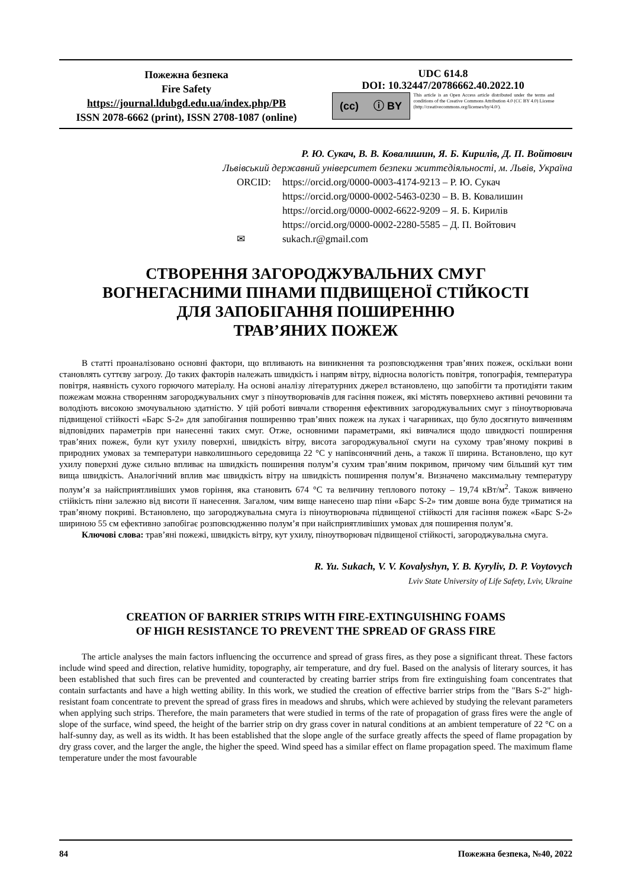Пожежна безпека
Fire Safety
https://journal.ldubgd.edu.ua/index.php/PB
ISSN 2078-6662 (print), ISSN 2708-1087 (online)
UDC 614.8
DOI: 10.32447/20786662.40.2022.10
(cc) ⓘ BY
This article is an Open Access article distributed under the terms and conditions of the Creative Commons Attribution 4.0 (CC BY 4.0) License (http://creativecommons.org/licenses/by/4.0/).
Р. Ю. Сукач, В. В. Ковалишин, Я. Б. Кирилів, Д. П. Войтович
Львівський державний університет безпеки життєдіяльності, м. Львів, Україна
ORCID: https://orcid.org/0000-0003-4174-9213 – Р. Ю. Сукач
https://orcid.org/0000-0002-5463-0230 – В. В. Ковалишин
https://orcid.org/0000-0002-6622-9209 – Я. Б. Кирилів
https://orcid.org/0000-0002-2280-5585 – Д. П. Войтович
✉ sukach.r@gmail.com
СТВОРЕННЯ ЗАГОРОДЖУВАЛЬНИХ СМУГ
ВОГНЕГАСНИМИ ПІНАМИ ПІДВИЩЕНОЇ СТІЙКОСТІ
ДЛЯ ЗАПОБІГАННЯ ПОШИРЕННЮ
ТРАВ’ЯНИХ ПОЖЕЖ
В статті проаналізовано основні фактори, що впливають на виникнення та розповсюдження трав’яних пожеж, оскільки вони становлять суттєву загрозу. До таких факторів належать швидкість і напрям вітру, відносна вологість повітря, топографія, температура повітря, наявність сухого горючого матеріалу. На основі аналізу літературних джерел встановлено, що запобігти та протидіяти таким пожежам можна створенням загороджувальних смуг з піноутворювачів для гасіння пожеж, які містять поверхнево активні речовини та володіють високою змочувальною здатністю. У цій роботі вивчали створення ефективних загороджувальних смуг з піноутворювача підвищеної стійкості «Барс S-2» для запобігання поширенню трав’яних пожеж на луках і чагарниках, що було досягнуто вивченням відповідних параметрів при нанесенні таких смуг. Отже, основними параметрами, які вивчалися щодо швидкості поширення трав’яних пожеж, були кут ухилу поверхні, швидкість вітру, висота загороджувальної смуги на сухому трав’яному покриві в природних умовах за температури навколишнього середовища 22 °С у напівсонячний день, а також її ширина. Встановлено, що кут ухилу поверхні дуже сильно впливає на швидкість поширення полум’я сухим трав’яним покривом, причому чим більший кут тим вища швидкість. Аналогічний вплив має швидкість вітру на швидкість поширення полум’я. Визначено максимальну температуру полум’я за найсприятливіших умов горіння, яка становить 674 °С та величину теплового потоку – 19,74 кВт/м<sup>2</sup>. Також вивчено стійкість піни залежно від висоти її нанесення. Загалом, чим вище нанесено шар піни «Барс S-2» тим довше вона буде триматися на трав’яному покриві. Встановлено, що загороджувальна смуга із піноутворювача підвищеної стійкості для гасіння пожеж «Барс S-2» шириною 55 см ефективно запобігає розповсюдженню полум’я при найсприятливіших умовах для поширення полум’я.
Ключові слова: трав’яні пожежі, швидкість вітру, кут ухилу, піноутворювач підвищеної стійкості, загороджувальна смуга.
R. Yu. Sukach, V. V. Kovalyshyn, Y. B. Kyryliv, D. P. Voytovych
Lviv State University of Life Safety, Lviv, Ukraine
CREATION OF BARRIER STRIPS WITH FIRE-EXTINGUISHING FOAMS
OF HIGH RESISTANCE TO PREVENT THE SPREAD OF GRASS FIRE
The article analyses the main factors influencing the occurrence and spread of grass fires, as they pose a significant threat. These factors include wind speed and direction, relative humidity, topography, air temperature, and dry fuel. Based on the analysis of literary sources, it has been established that such fires can be prevented and counteracted by creating barrier strips from fire extinguishing foam concentrates that contain surfactants and have a high wetting ability. In this work, we studied the creation of effective barrier strips from the "Bars S-2" high-resistant foam concentrate to prevent the spread of grass fires in meadows and shrubs, which were achieved by studying the relevant parameters when applying such strips. Therefore, the main parameters that were studied in terms of the rate of propagation of grass fires were the angle of slope of the surface, wind speed, the height of the barrier strip on dry grass cover in natural conditions at an ambient temperature of 22 °C on a half-sunny day, as well as its width. It has been established that the slope angle of the surface greatly affects the speed of flame propagation by dry grass cover, and the larger the angle, the higher the speed. Wind speed has a similar effect on flame propagation speed. The maximum flame temperature under the most favourable
84 Пожежна безпека, №40, 2022